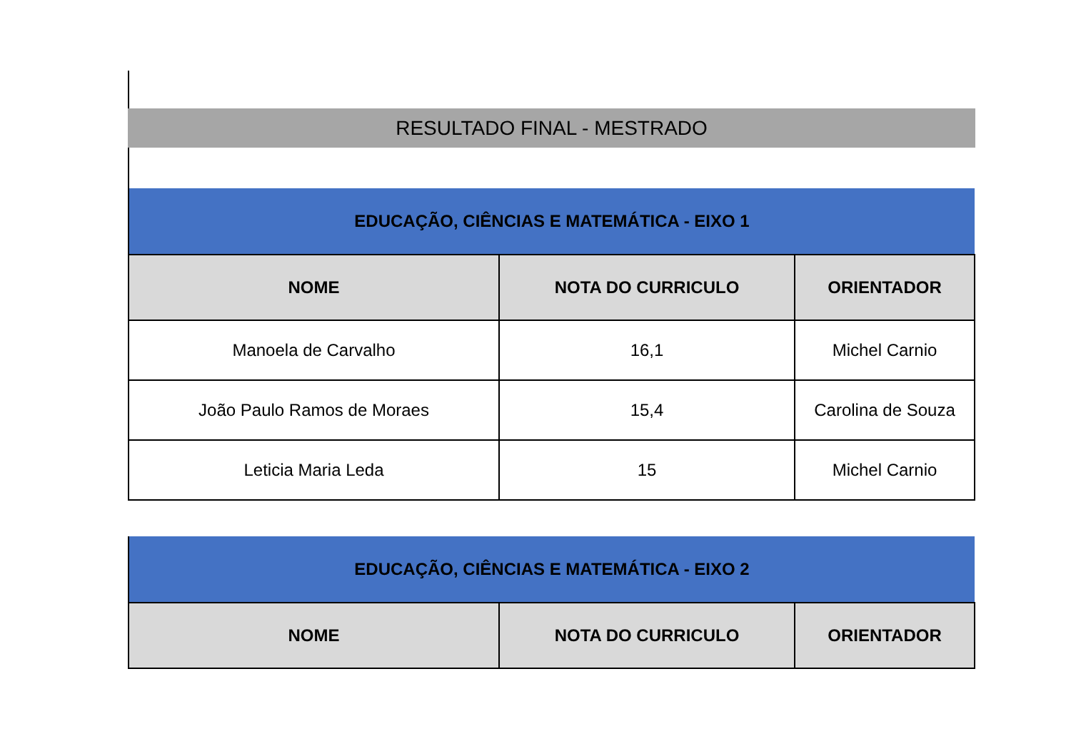RESULTADO FINAL - MESTRADO
| EDUCAÇÃO, CIÊNCIAS E MATEMÁTICA - EIXO 1 | | |
| NOME | NOTA DO CURRICULO | ORIENTADOR |
| Manoela de Carvalho | 16,1 | Michel Carnio |
| João Paulo Ramos de Moraes | 15,4 | Carolina de Souza |
| Leticia Maria Leda | 15 | Michel Carnio |
| EDUCAÇÃO, CIÊNCIAS E MATEMÁTICA - EIXO 2 | | |
| NOME | NOTA DO CURRICULO | ORIENTADOR |